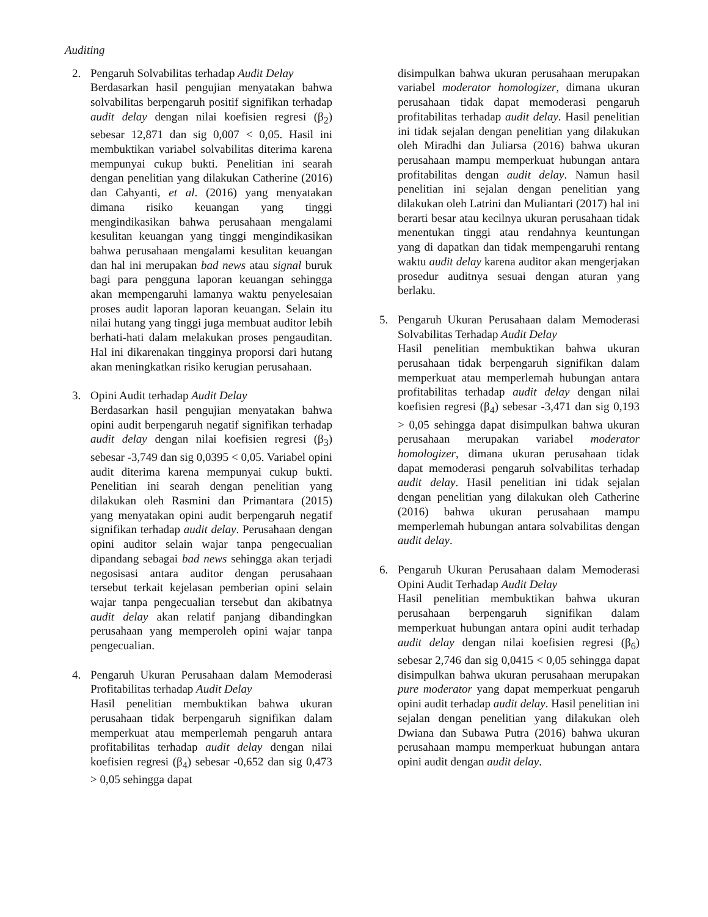Auditing
2. Pengaruh Solvabilitas terhadap Audit Delay
Berdasarkan hasil pengujian menyatakan bahwa solvabilitas berpengaruh positif signifikan terhadap audit delay dengan nilai koefisien regresi (β<sub>2</sub>) sebesar 12,871 dan sig 0,007 < 0,05. Hasil ini membuktikan variabel solvabilitas diterima karena mempunyai cukup bukti. Penelitian ini searah dengan penelitian yang dilakukan Catherine (2016) dan Cahyanti, et al. (2016) yang menyatakan dimana risiko keuangan yang tinggi mengindikasikan bahwa perusahaan mengalami kesulitan keuangan yang tinggi mengindikasikan bahwa perusahaan mengalami kesulitan keuangan dan hal ini merupakan bad news atau signal buruk bagi para pengguna laporan keuangan sehingga akan mempengaruhi lamanya waktu penyelesaian proses audit laporan laporan keuangan. Selain itu nilai hutang yang tinggi juga membuat auditor lebih berhati-hati dalam melakukan proses pengauditan. Hal ini dikarenakan tingginya proporsi dari hutang akan meningkatkan risiko kerugian perusahaan.
3. Opini Audit terhadap Audit Delay
Berdasarkan hasil pengujian menyatakan bahwa opini audit berpengaruh negatif signifikan terhadap audit delay dengan nilai koefisien regresi (β<sub>3</sub>) sebesar -3,749 dan sig 0,0395 < 0,05. Variabel opini audit diterima karena mempunyai cukup bukti. Penelitian ini searah dengan penelitian yang dilakukan oleh Rasmini dan Primantara (2015) yang menyatakan opini audit berpengaruh negatif signifikan terhadap audit delay. Perusahaan dengan opini auditor selain wajar tanpa pengecualian dipandang sebagai bad news sehingga akan terjadi negosisasi antara auditor dengan perusahaan tersebut terkait kejelasan pemberian opini selain wajar tanpa pengecualian tersebut dan akibatnya audit delay akan relatif panjang dibandingkan perusahaan yang memperoleh opini wajar tanpa pengecualian.
4. Pengaruh Ukuran Perusahaan dalam Memoderasi Profitabilitas terhadap Audit Delay
Hasil penelitian membuktikan bahwa ukuran perusahaan tidak berpengaruh signifikan dalam memperkuat atau memperlemah pengaruh antara profitabilitas terhadap audit delay dengan nilai koefisien regresi (β<sub>4</sub>) sebesar -0,652 dan sig 0,473 > 0,05 sehingga dapat
disimpulkan bahwa ukuran perusahaan merupakan variabel moderator homologizer, dimana ukuran perusahaan tidak dapat memoderasi pengaruh profitabilitas terhadap audit delay. Hasil penelitian ini tidak sejalan dengan penelitian yang dilakukan oleh Miradhi dan Juliarsa (2016) bahwa ukuran perusahaan mampu memperkuat hubungan antara profitabilitas dengan audit delay. Namun hasil penelitian ini sejalan dengan penelitian yang dilakukan oleh Latrini dan Muliantari (2017) hal ini berarti besar atau kecilnya ukuran perusahaan tidak menentukan tinggi atau rendahnya keuntungan yang di dapatkan dan tidak mempengaruhi rentang waktu audit delay karena auditor akan mengerjakan prosedur auditnya sesuai dengan aturan yang berlaku.
5. Pengaruh Ukuran Perusahaan dalam Memoderasi Solvabilitas Terhadap Audit Delay
Hasil penelitian membuktikan bahwa ukuran perusahaan tidak berpengaruh signifikan dalam memperkuat atau memperlemah hubungan antara profitabilitas terhadap audit delay dengan nilai koefisien regresi (β<sub>4</sub>) sebesar -3,471 dan sig 0,193 > 0,05 sehingga dapat disimpulkan bahwa ukuran perusahaan merupakan variabel moderator homologizer, dimana ukuran perusahaan tidak dapat memoderasi pengaruh solvabilitas terhadap audit delay. Hasil penelitian ini tidak sejalan dengan penelitian yang dilakukan oleh Catherine (2016) bahwa ukuran perusahaan mampu memperlemah hubungan antara solvabilitas dengan audit delay.
6. Pengaruh Ukuran Perusahaan dalam Memoderasi Opini Audit Terhadap Audit Delay
Hasil penelitian membuktikan bahwa ukuran perusahaan berpengaruh signifikan dalam memperkuat hubungan antara opini audit terhadap audit delay dengan nilai koefisien regresi (β<sub>6</sub>) sebesar 2,746 dan sig 0,0415 < 0,05 sehingga dapat disimpulkan bahwa ukuran perusahaan merupakan pure moderator yang dapat memperkuat pengaruh opini audit terhadap audit delay. Hasil penelitian ini sejalan dengan penelitian yang dilakukan oleh Dwiana dan Subawa Putra (2016) bahwa ukuran perusahaan mampu memperkuat hubungan antara opini audit dengan audit delay.